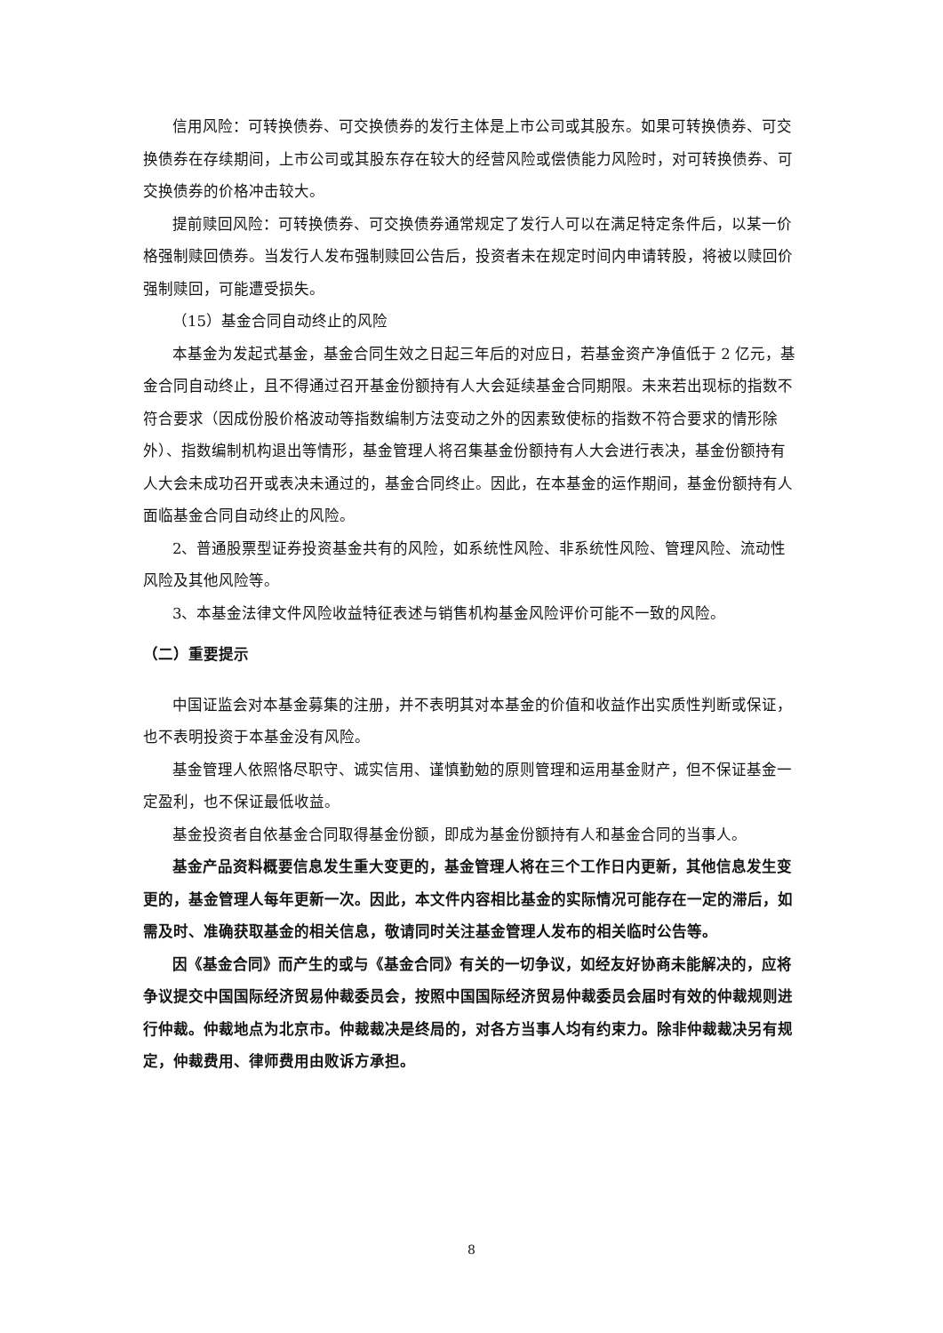信用风险：可转换债券、可交换债券的发行主体是上市公司或其股东。如果可转换债券、可交换债券在存续期间，上市公司或其股东存在较大的经营风险或偿债能力风险时，对可转换债券、可交换债券的价格冲击较大。
提前赎回风险：可转换债券、可交换债券通常规定了发行人可以在满足特定条件后，以某一价格强制赎回债券。当发行人发布强制赎回公告后，投资者未在规定时间内申请转股，将被以赎回价强制赎回，可能遭受损失。
（15）基金合同自动终止的风险
本基金为发起式基金，基金合同生效之日起三年后的对应日，若基金资产净值低于 2 亿元，基金合同自动终止，且不得通过召开基金份额持有人大会延续基金合同期限。未来若出现标的指数不符合要求（因成份股价格波动等指数编制方法变动之外的因素致使标的指数不符合要求的情形除外）、指数编制机构退出等情形，基金管理人将召集基金份额持有人大会进行表决，基金份额持有人大会未成功召开或表决未通过的，基金合同终止。因此，在本基金的运作期间，基金份额持有人面临基金合同自动终止的风险。
2、普通股票型证券投资基金共有的风险，如系统性风险、非系统性风险、管理风险、流动性风险及其他风险等。
3、本基金法律文件风险收益特征表述与销售机构基金风险评价可能不一致的风险。
（二）重要提示
中国证监会对本基金募集的注册，并不表明其对本基金的价值和收益作出实质性判断或保证，也不表明投资于本基金没有风险。
基金管理人依照恪尽职守、诚实信用、谨慎勤勉的原则管理和运用基金财产，但不保证基金一定盈利，也不保证最低收益。
基金投资者自依基金合同取得基金份额，即成为基金份额持有人和基金合同的当事人。
基金产品资料概要信息发生重大变更的，基金管理人将在三个工作日内更新，其他信息发生变更的，基金管理人每年更新一次。因此，本文件内容相比基金的实际情况可能存在一定的滞后，如需及时、准确获取基金的相关信息，敬请同时关注基金管理人发布的相关临时公告等。
因《基金合同》而产生的或与《基金合同》有关的一切争议，如经友好协商未能解决的，应将争议提交中国国际经济贸易仲裁委员会，按照中国国际经济贸易仲裁委员会届时有效的仲裁规则进行仲裁。仲裁地点为北京市。仲裁裁决是终局的，对各方当事人均有约束力。除非仲裁裁决另有规定，仲裁费用、律师费用由败诉方承担。
8